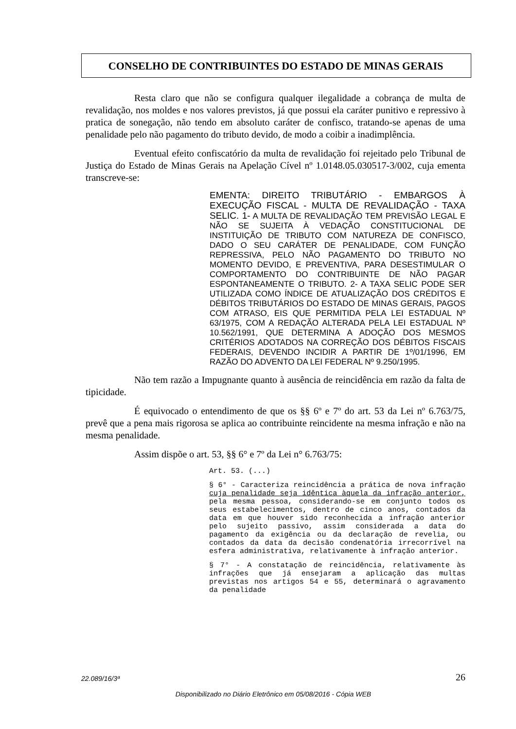CONSELHO DE CONTRIBUINTES DO ESTADO DE MINAS GERAIS
Resta claro que não se configura qualquer ilegalidade a cobrança de multa de revalidação, nos moldes e nos valores previstos, já que possui ela caráter punitivo e repressivo à pratica de sonegação, não tendo em absoluto caráter de confisco, tratando-se apenas de uma penalidade pelo não pagamento do tributo devido, de modo a coibir a inadimplência.
Eventual efeito confiscatório da multa de revalidação foi rejeitado pelo Tribunal de Justiça do Estado de Minas Gerais na Apelação Cível nº 1.0148.05.030517-3/002, cuja ementa transcreve-se:
EMENTA: DIREITO TRIBUTÁRIO - EMBARGOS À EXECUÇÃO FISCAL - MULTA DE REVALIDAÇÃO - TAXA SELIC. 1- A MULTA DE REVALIDAÇÃO TEM PREVISÃO LEGAL E NÃO SE SUJEITA À VEDAÇÃO CONSTITUCIONAL DE INSTITUIÇÃO DE TRIBUTO COM NATUREZA DE CONFISCO, DADO O SEU CARÁTER DE PENALIDADE, COM FUNÇÃO REPRESSIVA, PELO NÃO PAGAMENTO DO TRIBUTO NO MOMENTO DEVIDO, E PREVENTIVA, PARA DESESTIMULAR O COMPORTAMENTO DO CONTRIBUINTE DE NÃO PAGAR ESPONTANEAMENTE O TRIBUTO. 2- A TAXA SELIC PODE SER UTILIZADA COMO ÍNDICE DE ATUALIZAÇÃO DOS CRÉDITOS E DÉBITOS TRIBUTÁRIOS DO ESTADO DE MINAS GERAIS, PAGOS COM ATRASO, EIS QUE PERMITIDA PELA LEI ESTADUAL Nº 63/1975, COM A REDAÇÃO ALTERADA PELA LEI ESTADUAL Nº 10.562/1991, QUE DETERMINA A ADOÇÃO DOS MESMOS CRITÉRIOS ADOTADOS NA CORREÇÃO DOS DÉBITOS FISCAIS FEDERAIS, DEVENDO INCIDIR A PARTIR DE 1º/01/1996, EM RAZÃO DO ADVENTO DA LEI FEDERAL Nº 9.250/1995.
Não tem razão a Impugnante quanto à ausência de reincidência em razão da falta de tipicidade.
É equivocado o entendimento de que os §§ 6º e 7º do art. 53 da Lei nº 6.763/75, prevê que a pena mais rigorosa se aplica ao contribuinte reincidente na mesma infração e não na mesma penalidade.
Assim dispõe o art. 53, §§ 6° e 7º da Lei n° 6.763/75:
Art. 53. (...)
§ 6° - Caracteriza reincidência a prática de nova infração cuja penalidade seja idêntica àquela da infração anterior, pela mesma pessoa, considerando-se em conjunto todos os seus estabelecimentos, dentro de cinco anos, contados da data em que houver sido reconhecida a infração anterior pelo sujeito passivo, assim considerada a data do pagamento da exigência ou da declaração de revelia, ou contados da data da decisão condenatória irrecorrível na esfera administrativa, relativamente à infração anterior.
§ 7° - A constatação de reincidência, relativamente às infrações que já ensejaram a aplicação das multas previstas nos artigos 54 e 55, determinará o agravamento da penalidade
22.089/16/3ª 26
Disponibilizado no Diário Eletrônico em 05/08/2016 - Cópia WEB